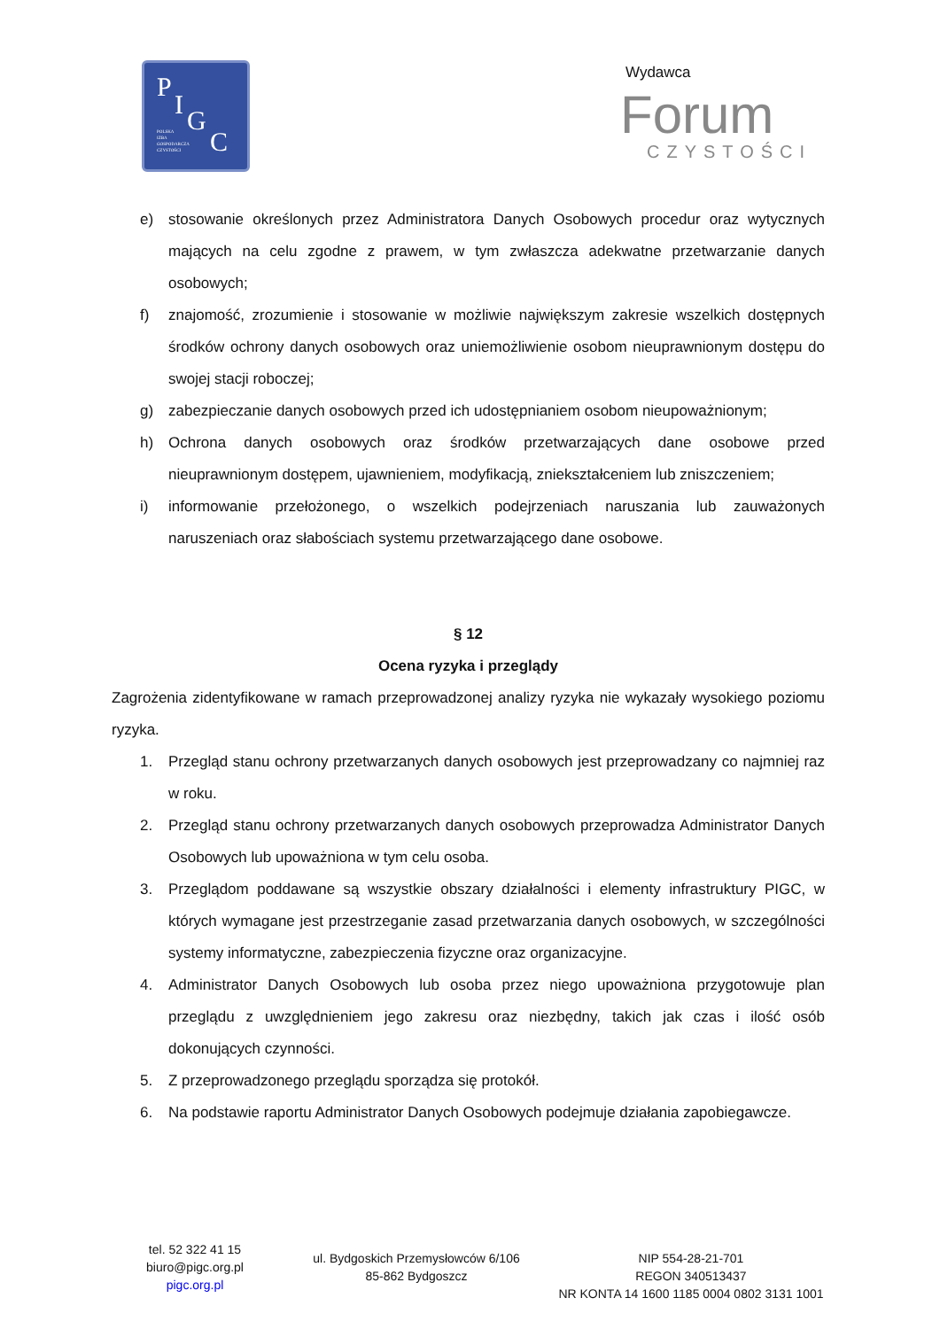P
I
G
C
POLSKA
IZBA
GOSPODARCZA
CZYSTOŚCI
Wydawca
Forum
CZYSTOŚCI
e) stosowanie określonych przez Administratora Danych Osobowych procedur oraz wytycznych mających na celu zgodne z prawem, w tym zwłaszcza adekwatne przetwarzanie danych osobowych;
f) znajomość, zrozumienie i stosowanie w możliwie największym zakresie wszelkich dostępnych środków ochrony danych osobowych oraz uniemożliwienie osobom nieuprawnionym dostępu do swojej stacji roboczej;
g) zabezpieczanie danych osobowych przed ich udostępnianiem osobom nieupoważnionym;
h) Ochrona danych osobowych oraz środków przetwarzających dane osobowe przed nieuprawnionym dostępem, ujawnieniem, modyfikacją, zniekształceniem lub zniszczeniem;
i) informowanie przełożonego, o wszelkich podejrzeniach naruszania lub zauważonych naruszeniach oraz słabościach systemu przetwarzającego dane osobowe.
§ 12
Ocena ryzyka i przeglądy
Zagrożenia zidentyfikowane w ramach przeprowadzonej analizy ryzyka nie wykazały wysokiego poziomu ryzyka.
1. Przegląd stanu ochrony przetwarzanych danych osobowych jest przeprowadzany co najmniej raz w roku.
2. Przegląd stanu ochrony przetwarzanych danych osobowych przeprowadza Administrator Danych Osobowych lub upoważniona w tym celu osoba.
3. Przeglądom poddawane są wszystkie obszary działalności i elementy infrastruktury PIGC, w których wymagane jest przestrzeganie zasad przetwarzania danych osobowych, w szczególności systemy informatyczne, zabezpieczenia fizyczne oraz organizacyjne.
4. Administrator Danych Osobowych lub osoba przez niego upoważniona przygotowuje plan przeglądu z uwzględnieniem jego zakresu oraz niezbędny, takich jak czas i ilość osób dokonujących czynności.
5. Z przeprowadzonego przeglądu sporządza się protokół.
6. Na podstawie raportu Administrator Danych Osobowych podejmuje działania zapobiegawcze.
tel. 52 322 41 15
biuro@pigc.org.pl
pigc.org.pl
ul. Bydgoskich Przemysłowców 6/106
85-862 Bydgoszcz
NIP 554-28-21-701
REGON 340513437
NR KONTA 14 1600 1185 0004 0802 3131 1001